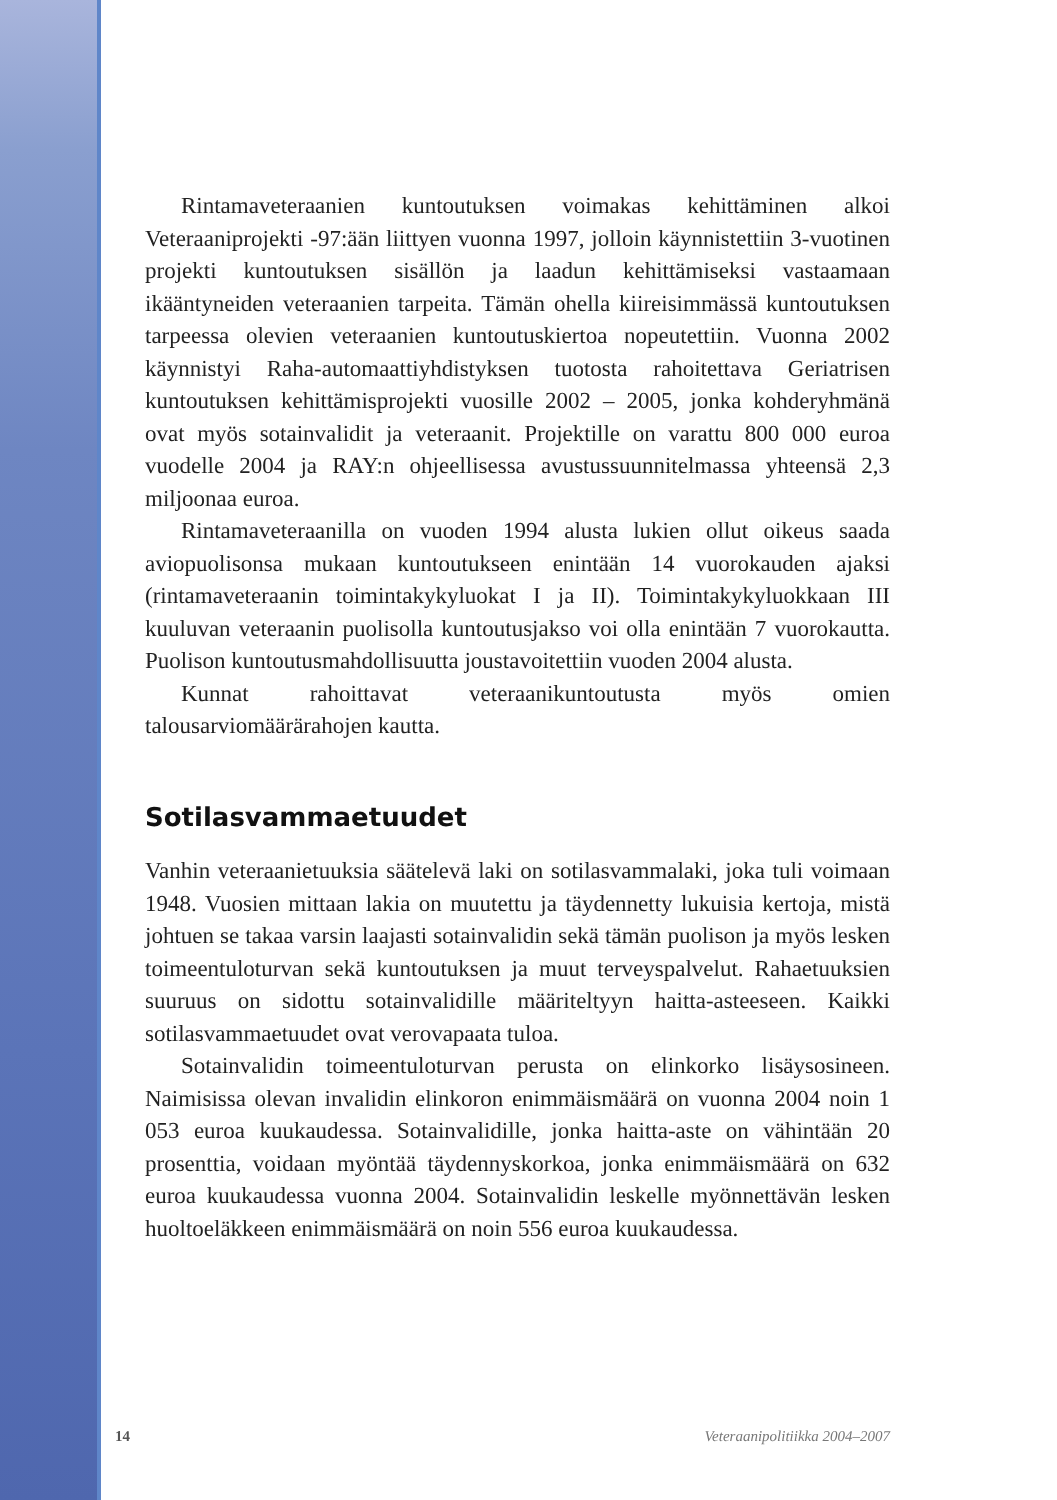Rintamaveteraanien kuntoutuksen voimakas kehittäminen alkoi Veteraaniprojekti -97:ään liittyen vuonna 1997, jolloin käynnistettiin 3-vuotinen projekti kuntoutuksen sisällön ja laadun kehittämiseksi vastaamaan ikääntyneiden veteraanien tarpeita. Tämän ohella kiireisimmässä kuntoutuksen tarpeessa olevien veteraanien kuntoutuskiertoa nopeutettiin. Vuonna 2002 käynnistyi Raha-automaattiyhdistyksen tuotosta rahoitettava Geriatrisen kuntoutuksen kehittämisprojekti vuosille 2002 – 2005, jonka kohderyhmänä ovat myös sotainvalidit ja veteraanit. Projektille on varattu 800 000 euroa vuodelle 2004 ja RAY:n ohjeellisessa avustussuunnitelmassa yhteensä 2,3 miljoonaa euroa.
Rintamaveteraanilla on vuoden 1994 alusta lukien ollut oikeus saada aviopuolisonsa mukaan kuntoutukseen enintään 14 vuorokauden ajaksi (rintamaveteraanin toimintakykyluokat I ja II). Toimintakykyluokkaan III kuuluvan veteraanin puolisolla kuntoutusjakso voi olla enintään 7 vuorokautta. Puolison kuntoutusmahdollisuutta joustavoitettiin vuoden 2004 alusta.
Kunnat rahoittavat veteraanikuntoutusta myös omien talousarviomäärärahojen kautta.
Sotilasvammaetuudet
Vanhin veteraanietuuksia säätelevä laki on sotilasvammalaki, joka tuli voimaan 1948. Vuosien mittaan lakia on muutettu ja täydennetty lukuisia kertoja, mistä johtuen se takaa varsin laajasti sotainvalidin sekä tämän puolison ja myös lesken toimeentuloturvan sekä kuntoutuksen ja muut terveyspalvelut. Rahaetuuksien suuruus on sidottu sotainvalidille määriteltyyn haitta-asteeseen. Kaikki sotilasvammaetuudet ovat verovapaata tuloa.
Sotainvalidin toimeentuloturvan perusta on elinkorko lisäysosineen. Naimisissa olevan invalidin elinkoron enimmäismäärä on vuonna 2004 noin 1 053 euroa kuukaudessa. Sotainvalidille, jonka haitta-aste on vähintään 20 prosenttia, voidaan myöntää täydennyskorkoa, jonka enimmäismäärä on 632 euroa kuukaudessa vuonna 2004. Sotainvalidin leskelle myönnettävän lesken huoltoeläkkeen enimmäismäärä on noin 556 euroa kuukaudessa.
14 Veteraanipolitiikka 2004–2007